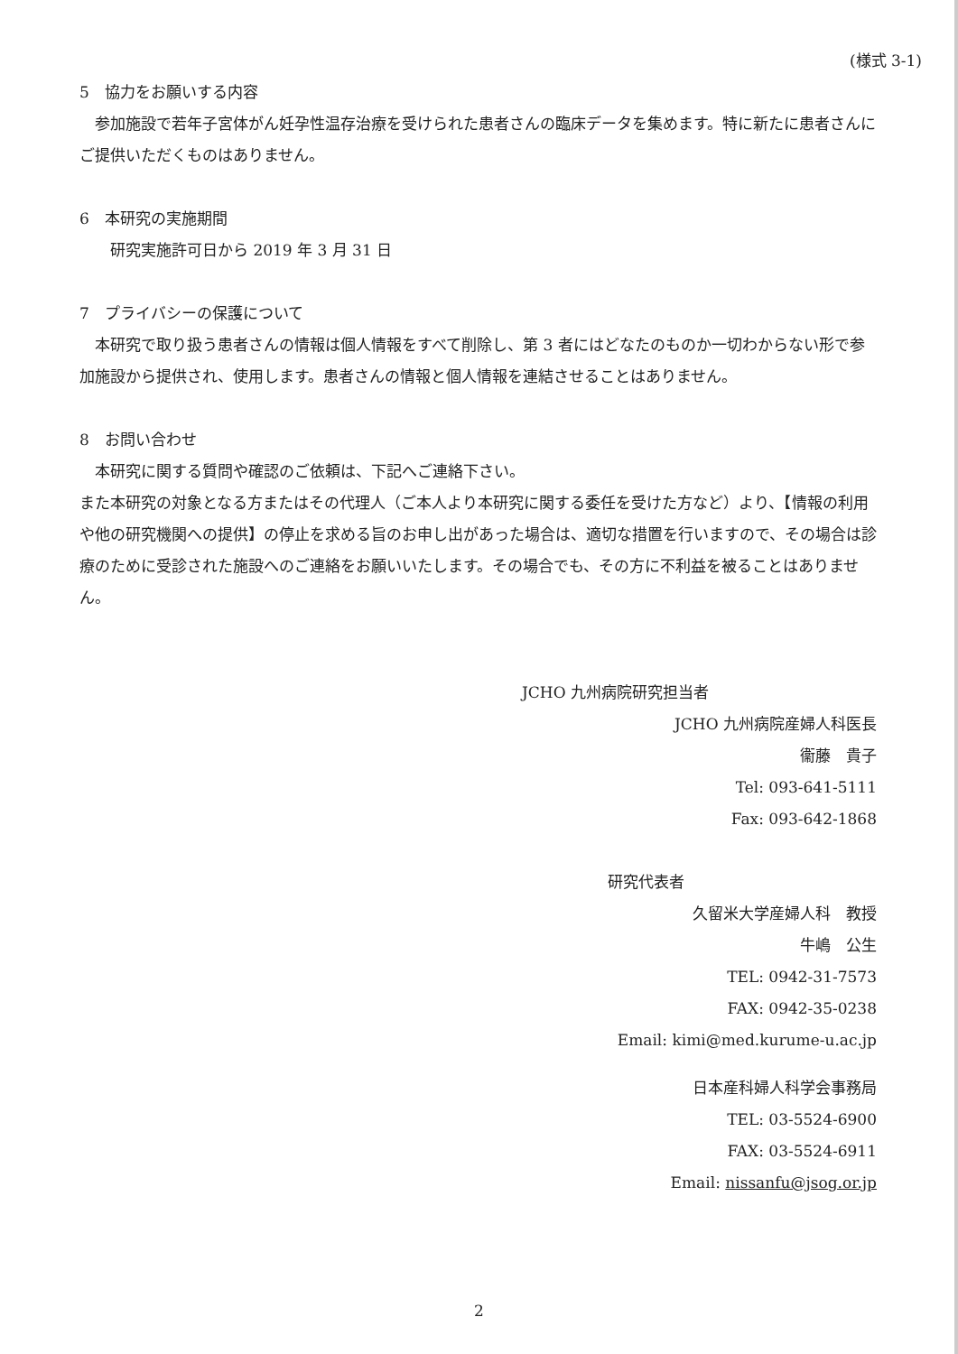(様式 3-1)
5　協力をお願いする内容
　参加施設で若年子宮体がん妊孕性温存治療を受けられた患者さんの臨床データを集めます。特に新たに患者さんにご提供いただくものはありません。
6　本研究の実施期間
　　研究実施許可日から 2019 年 3 月 31 日
7　プライバシーの保護について
　本研究で取り扱う患者さんの情報は個人情報をすべて削除し、第 3 者にはどなたのものか一切わからない形で参加施設から提供され、使用します。患者さんの情報と個人情報を連結させることはありません。
8　お問い合わせ
　本研究に関する質問や確認のご依頼は、下記へご連絡下さい。
また本研究の対象となる方またはその代理人（ご本人より本研究に関する委任を受けた方など）より、【情報の利用や他の研究機関への提供】の停止を求める旨のお申し出があった場合は、適切な措置を行いますので、その場合は診療のために受診された施設へのご連絡をお願いいたします。その場合でも、その方に不利益を被ることはありません。
JCHO 九州病院研究担当者
JCHO 九州病院産婦人科医長
衞藤　貴子
Tel: 093-641-5111
Fax: 093-642-1868
研究代表者
久留米大学産婦人科　教授　
牛嶋　公生
TEL: 0942-31-7573
FAX: 0942-35-0238
Email: kimi@med.kurume-u.ac.jp
日本産科婦人科学会事務局
TEL: 03-5524-6900
FAX: 03-5524-6911
Email: nissanfu@jsog.or.jp
2